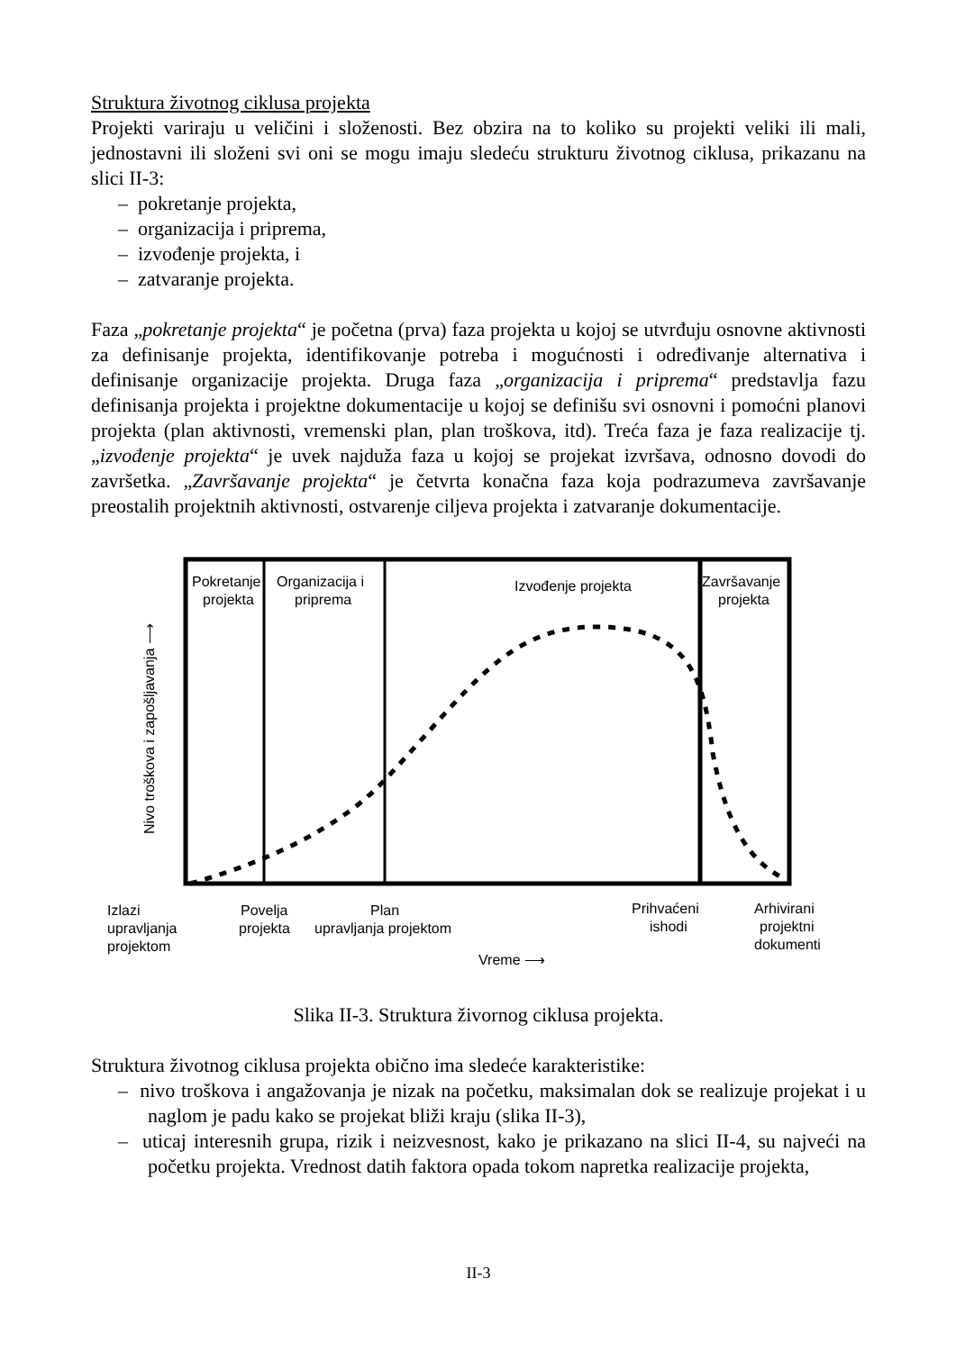Struktura životnog ciklusa projekta
Projekti variraju u veličini i složenosti. Bez obzira na to koliko su projekti veliki ili mali, jednostavni ili složeni svi oni se mogu imaju sledeću strukturu životnog ciklusa, prikazanu na slici II-3:
– pokretanje projekta,
– organizacija i priprema,
– izvođenje projekta, i
– zatvaranje projekta.
Faza „pokretanje projekta“ je početna (prva) faza projekta u kojoj se utvrđuju osnovne aktivnosti za definisanje projekta, identifikovanje potreba i mogućnosti i određivanje alternativa i definisanje organizacije projekta. Druga faza „organizacija i priprema“ predstavlja fazu definisanja projekta i projektne dokumentacije u kojoj se definišu svi osnovni i pomoćni planovi projekta (plan aktivnosti, vremenski plan, plan troškova, itd). Treća faza je faza realizacije tj. „izvođenje projekta“ je uvek najduža faza u kojoj se projekat izvršava, odnosno dovodi do završetka. „Završavanje projekta“ je četvrta konačna faza koja podrazumeva završavanje preostalih projektnih aktivnosti, ostvarenje ciljeva projekta i zatvaranje dokumentacije.
Pokretanje
projekta
Organizacija i
priprema
Izvođenje projekta
Završavanje
projekta
Nivo troškova i zapošljavanja ⟶
Izlazi
upravljanja
projektom
Povelja
projekta
Plan
upravljanja projektom
Prihvaćeni
ishodi
Arhivirani
projektni
dokumenti
Vreme ⟶
Slika II-3. Struktura živornog ciklusa projekta.
Struktura životnog ciklusa projekta obično ima sledeće karakteristike:
– nivo troškova i angažovanja je nizak na početku, maksimalan dok se realizuje projekat i u naglom je padu kako se projekat bliži kraju (slika II-3),
– uticaj interesnih grupa, rizik i neizvesnost, kako je prikazano na slici II-4, su najveći na početku projekta. Vrednost datih faktora opada tokom napretka realizacije projekta,
II-3